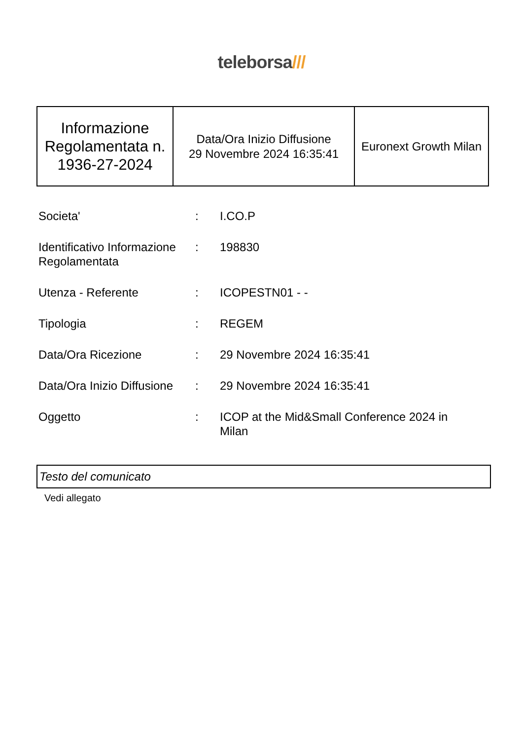teleborsa///
| Informazione Regolamentata n. 1936-27-2024 | Data/Ora Inizio Diffusione 29 Novembre 2024 16:35:41 | Euronext Growth Milan |
| Societa' | : | I.CO.P |
| Identificativo Informazione Regolamentata | : | 198830 |
| Utenza - Referente | : | ICOPESTN01 - - |
| Tipologia | : | REGEM |
| Data/Ora Ricezione | : | 29 Novembre 2024 16:35:41 |
| Data/Ora Inizio Diffusione | : | 29 Novembre 2024 16:35:41 |
| Oggetto | : | ICOP at the Mid&Small Conference 2024 in Milan |
Testo del comunicato
Vedi allegato